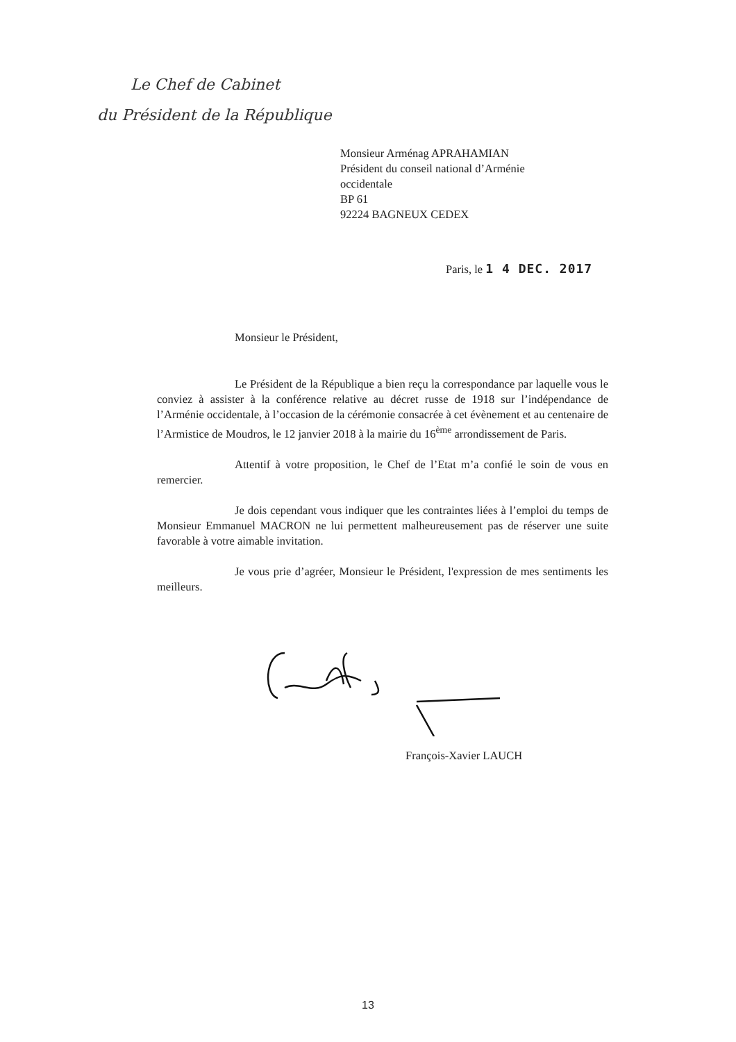Le Chef de Cabinet
du Président de la République
Monsieur Arménag APRAHAMIAN
Président du conseil national d’Arménie
occidentale
BP 61
92224 BAGNEUX CEDEX
Paris, le 1 4 DEC. 2017
Monsieur le Président,
Le Président de la République a bien reçu la correspondance par laquelle vous le conviez à assister à la conférence relative au décret russe de 1918 sur l’indépendance de l’Arménie occidentale, à l’occasion de la cérémonie consacrée à cet évènement et au centenaire de l’Armistice de Moudros, le 12 janvier 2018 à la mairie du 16<sup>ème</sup> arrondissement de Paris.
Attentif à votre proposition, le Chef de l’Etat m’a confié le soin de vous en remercier.
Je dois cependant vous indiquer que les contraintes liées à l’emploi du temps de Monsieur Emmanuel MACRON ne lui permettent malheureusement pas de réserver une suite favorable à votre aimable invitation.
Je vous prie d’agréer, Monsieur le Président, l'expression de mes sentiments les meilleurs.
François-Xavier LAUCH
13